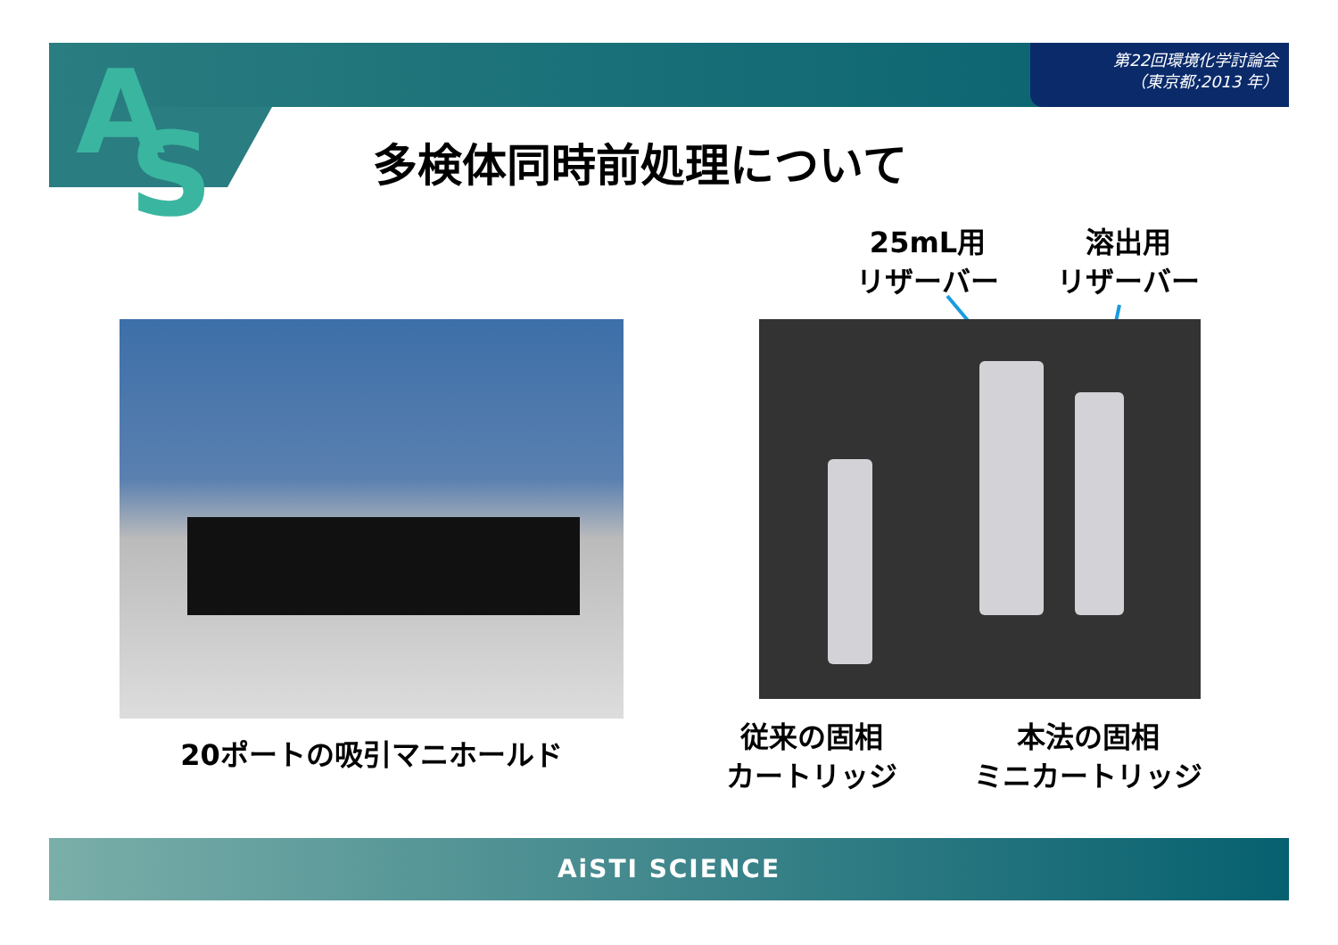第22回環境化学討論会
（東京都;2013 年）
A S 多検体同時前処理について
25mL用
リザーバー
溶出用
リザーバー
20ポートの吸引マニホールド
従来の固相
カートリッジ
本法の固相
ミニカートリッジ
AiSTI SCIENCE